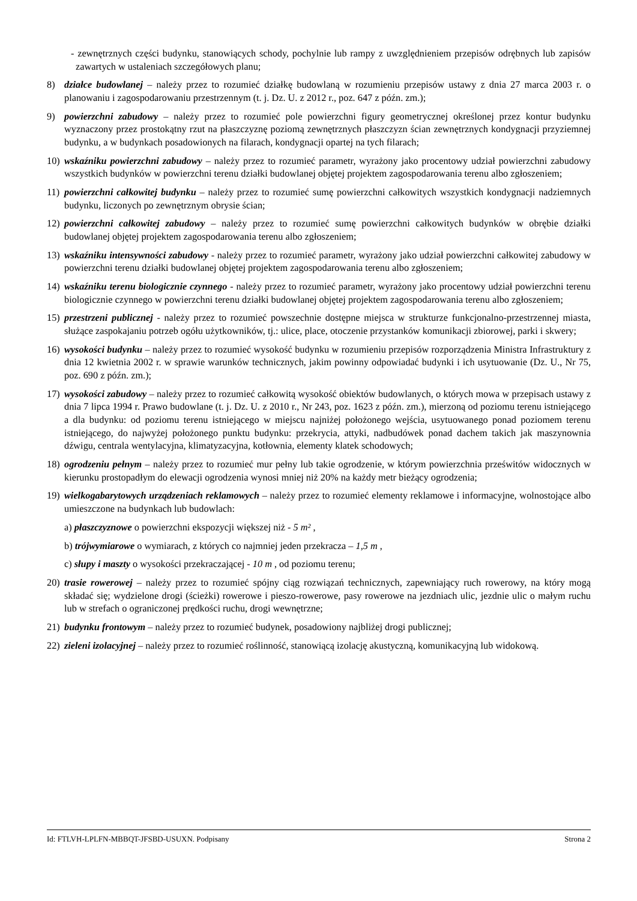- zewnętrznych części budynku, stanowiących schody, pochylnie lub rampy z uwzględnieniem przepisów odrębnych lub zapisów zawartych w ustaleniach szczegółowych planu;
8) działce budowlanej – należy przez to rozumieć działkę budowlaną w rozumieniu przepisów ustawy z dnia 27 marca 2003 r. o planowaniu i zagospodarowaniu przestrzennym (t. j. Dz. U. z 2012 r., poz. 647 z późn. zm.);
9) powierzchni zabudowy – należy przez to rozumieć pole powierzchni figury geometrycznej określonej przez kontur budynku wyznaczony przez prostokątny rzut na płaszczyznę poziomą zewnętrznych płaszczyzn ścian zewnętrznych kondygnacji przyziemnej budynku, a w budynkach posadowionych na filarach, kondygnacji opartej na tych filarach;
10) wskaźniku powierzchni zabudowy – należy przez to rozumieć parametr, wyrażony jako procentowy udział powierzchni zabudowy wszystkich budynków w powierzchni terenu działki budowlanej objętej projektem zagospodarowania terenu albo zgłoszeniem;
11) powierzchni całkowitej budynku – należy przez to rozumieć sumę powierzchni całkowitych wszystkich kondygnacji nadziemnych budynku, liczonych po zewnętrznym obrysie ścian;
12) powierzchni całkowitej zabudowy – należy przez to rozumieć sumę powierzchni całkowitych budynków w obrębie działki budowlanej objętej projektem zagospodarowania terenu albo zgłoszeniem;
13) wskaźniku intensywności zabudowy - należy przez to rozumieć parametr, wyrażony jako udział powierzchni całkowitej zabudowy w powierzchni terenu działki budowlanej objętej projektem zagospodarowania terenu albo zgłoszeniem;
14) wskaźniku terenu biologicznie czynnego - należy przez to rozumieć parametr, wyrażony jako procentowy udział powierzchni terenu biologicznie czynnego w powierzchni terenu działki budowlanej objętej projektem zagospodarowania terenu albo zgłoszeniem;
15) przestrzeni publicznej - należy przez to rozumieć powszechnie dostępne miejsca w strukturze funkcjonalno-przestrzennej miasta, służące zaspokajaniu potrzeb ogółu użytkowników, tj.: ulice, place, otoczenie przystanków komunikacji zbiorowej, parki i skwery;
16) wysokości budynku – należy przez to rozumieć wysokość budynku w rozumieniu przepisów rozporządzenia Ministra Infrastruktury z dnia 12 kwietnia 2002 r. w sprawie warunków technicznych, jakim powinny odpowiadać budynki i ich usytuowanie (Dz. U., Nr 75, poz. 690 z późn. zm.);
17) wysokości zabudowy – należy przez to rozumieć całkowitą wysokość obiektów budowlanych, o których mowa w przepisach ustawy z dnia 7 lipca 1994 r. Prawo budowlane (t. j. Dz. U. z 2010 r., Nr 243, poz. 1623 z późn. zm.), mierzoną od poziomu terenu istniejącego a dla budynku: od poziomu terenu istniejącego w miejscu najniżej położonego wejścia, usytuowanego ponad poziomem terenu istniejącego, do najwyżej położonego punktu budynku: przekrycia, attyki, nadbudówek ponad dachem takich jak maszynownia dźwigu, centrala wentylacyjna, klimatyzacyjna, kotłownia, elementy klatek schodowych;
18) ogrodzeniu pełnym – należy przez to rozumieć mur pełny lub takie ogrodzenie, w którym powierzchnia prześwitów widocznych w kierunku prostopadłym do elewacji ogrodzenia wynosi mniej niż 20% na każdy metr bieżący ogrodzenia;
19) wielkogabarytowych urządzeniach reklamowych – należy przez to rozumieć elementy reklamowe i informacyjne, wolnostojące albo umieszczone na budynkach lub budowlach:
a) płaszczyznowe o powierzchni ekspozycji większej niż - 5 m² ,
b) trójwymiarowe o wymiarach, z których co najmniej jeden przekracza – 1,5 m ,
c) słupy i maszty o wysokości przekraczającej - 10 m , od poziomu terenu;
20) trasie rowerowej – należy przez to rozumieć spójny ciąg rozwiązań technicznych, zapewniający ruch rowerowy, na który mogą składać się; wydzielone drogi (ścieżki) rowerowe i pieszo-rowerowe, pasy rowerowe na jezdniach ulic, jezdnie ulic o małym ruchu lub w strefach o ograniczonej prędkości ruchu, drogi wewnętrzne;
21) budynku frontowym – należy przez to rozumieć budynek, posadowiony najbliżej drogi publicznej;
22) zieleni izolacyjnej – należy przez to rozumieć roślinność, stanowiącą izolację akustyczną, komunikacyjną lub widokową.
Id: FTLVH-LPLFN-MBBQT-JFSBD-USUXN. Podpisany Strona 2